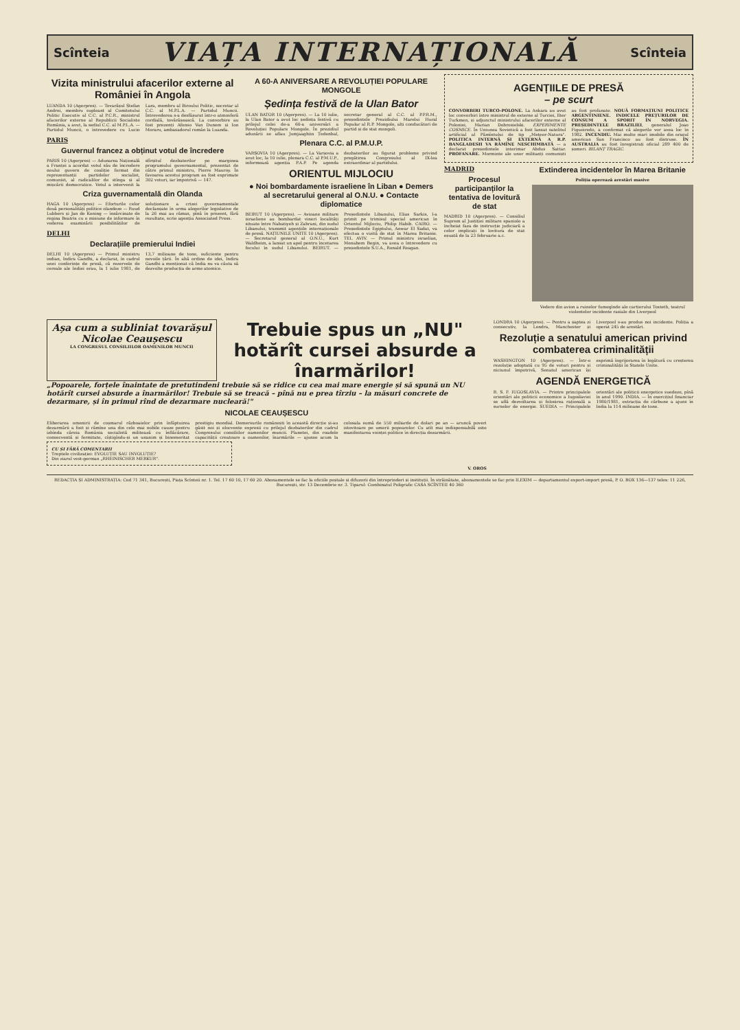Scînteia VIAȚA INTERNAȚIONALĂ Scînteia
Vizita ministrului afacerilor externe al României în Angola
LUANDA 10 (Agerpres). — Tovarășul Ștefan Andrei, membru supleant al Comitetului Politic Executiv al C.C. al P.C.R., ministrul afacerilor externe al Republicii Socialiste România, a avut, la sediul C.C. al M.P.L.A. — Partidul Muncii, o întrevedere cu Lucio Lara, membru al Biroului Politic, secretar al C.C. al M.P.L.A. — Partidul Muncii. Întrevederea s-a desfășurat într-o atmosferă cordială, tovărășească. La convorbire au fost prezenți Afonso Van Dunem și Ion Moraru, ambasadorul român la Luanda.
PARIS
Guvernul francez a obținut votul de încredere
PARIS 10 (Agerpres) — Adunarea Națională a Franței a acordat votul său de încredere noului guvern de coaliție format din reprezentanții partidelor socialist, comunist, al radicalilor de stînga și al mișcării democratice. Votul a intervenit la sfîrșitul dezbaterilor pe marginea programului guvernamental, prezentat de către primul ministru, Pierre Mauroy. În favoarea acestui program au fost exprimate 302 voturi, iar împotrivă — 147.
Criza guvernamentală din Olanda
HAGA 10 (Agerpres) — Eforturile celor două personalități politice olandeze — Ruud Lubbers și Jan de Koning — însărcinate de regina Beatrix cu o misiune de informare în vederea examinării posibilităților de soluționare a crizei guvernamentale declanșate în urma alegerilor legislative de la 26 mai au rămas, pînă în prezent, fără rezultate, scrie agenția Associated Press.
DELHI
Declarațiile premierului Indiei
DELHI 10 (Agerpres) — Primul ministru indian, Indira Gandhi, a declarat, în cadrul unei conferințe de presă, că rezervele de cereale ale Indiei erau, la 1 iulie 1981, de 13,7 milioane de tone, suficiente pentru nevoile țării. În altă ordine de idei, Indira Gandhi a menționat că India nu va căuta să dezvolte producția de arme atomice.
A 60-A ANIVERSARE A REVOLUȚIEI POPULARE MONGOLE
Ședința festivă de la Ulan Bator
ULAN BATOR 10 (Agerpres). — La 10 iulie, la Ulan Bator a avut loc ședința festivă cu prilejul celei de-a 60-a aniversări a Revoluției Populare Mongole. În prezidiul adunării se aflau Jumjaaghiin Țedenbal, secretar general al C.C. al P.P.R.M., președintele Prezidiului Marelui Hural Popular al R.P. Mongole, alți conducători de partid și de stat mongoli.
Plenara C.C. al P.M.U.P.
VARȘOVIA 10 (Agerpres). — La Varșovia a avut loc, la 10 iulie, plenara C.C. al P.M.U.P., informează agenția P.A.P. Pe agenda dezbaterilor au figurat probleme privind pregătirea Congresului al IX-lea extraordinar al partidului.
ORIENTUL MIJLOCIU
● Noi bombardamente israeliene în Liban ● Demers al secretarului general al O.N.U. ● Contacte diplomatice
BEIRUT 10 (Agerpres). — Avioane militare israeliene au bombardat vineri localități situate între Nabatiyeh și Zahrani, din sudul Libanului, transmit agențiile internaționale de presă. NAȚIUNILE UNITE 10 (Agerpres). — Secretarul general al O.N.U., Kurt Waldheim, a lansat un apel pentru încetarea focului în sudul Libanului. BEIRUT. — Președintele Libanului, Elias Sarkis, l-a primit pe trimisul special american în Orientul Mijlociu, Philip Habib. CAIRO. — Președintele Egiptului, Anwar El Sadat, va efectua o vizită de stat în Marea Britanie. TEL AVIV. — Primul ministru israelian, Menahem Begin, va avea o întrevedere cu președintele S.U.A., Ronald Reagan.
AGENȚIILE DE PRESĂ
– pe scurt
CONVORBIRI TURCO-POLONE. La Ankara au avut loc convorbiri între ministrul de externe al Turciei, Ilter Turkmen, și adjunctul ministrului afacerilor externe al Poloniei, Marian Dobrosielski. EXPERIMENTE COSMICE. În Uniunea Sovietică a fost lansat satelitul artificial al Pămîntului de tip „Meteor-Natura". POLITICA INTERNĂ ȘI EXTERNĂ A R.P. BANGLADESH VA RĂMÎNE NESCHIMBATĂ — a declarat președintele interimar Abdus Sattar. PROFANARE. Morminte ale unor militanți comuniști au fost profanate. NOUĂ FORMAȚIUNI POLITICE ARGENTINIENE. INDICELE PREȚURILOR DE CONSUM A SPORIT ÎN NORVEGIA. PREȘEDINTELE BRAZILIEI, generalul Joao Figueiredo, a confirmat că alegerile vor avea loc în 1982. INCENDIU. Mai multe mari imobile din orașul american San Francisco au fost distruse. ÎN AUSTRALIA au fost înregistrați oficial 289 400 de șomeri. BILANȚ TRAGIC.
MADRID
Procesul participanților la tentativa de lovitură de stat
MADRID 10 (Agerpres). — Consiliul Suprem al Justiției militare spaniole a încheiat faza de instrucție judiciară a celor implicați în lovitura de stat eșuată de la 23 februarie a.c.
Extinderea incidentelor în Marea Britanie
Poliția operează arestări masive
Vedere din avion a ruinelor fumegînde ale cartierului Toxteth, teatrul violentelor incidente rasiale din Liverpool
Așa cum a subliniat tovarășul Nicolae Ceaușescu
LA CONGRESUL CONSILIILOR OAMENILOR MUNCII
Trebuie spus un „NU" hotărît cursei absurde a înarmărilor!
„Popoarele, forțele înaintate de pretutindeni trebuie să se ridice cu cea mai mare energie și să spună un NU hotărît cursei absurde a înarmărilor! Trebuie să se treacă – pînă nu e prea tîrziu – la măsuri concrete de dezarmare, și în primul rînd de dezarmare nucleară!"
NICOLAE CEAUȘESCU
Eliberarea omenirii de coșmarul războaielor prin înfăptuirea dezarmării a fost și rămîne una din cele mai nobile cauze pentru izbînda căreia România socialistă militează cu înflăcărare, consecventă și fermitate, cîștigîndu-și un unanim și binemeritat prestigiu mondial. Demersurile românești în această direcție și-au găsit noi și elocvente expresii cu prilejul dezbaterilor din cadrul Congresului consiliilor oamenilor muncii. Planetei, din roadele capacității creatoare a oamenilor, înarmările — ajunse acum la colosala sumă de 550 miliarde de dolari pe an — aruncă poveri istovitoare pe umerii popoarelor. Cu atît mai indispensabilă este manifestarea voinței politice în direcția dezarmării.
CU ȘI FĂRĂ COMENTARII
Treptele civilizației: EVOLUȚIE SAU INVOLUȚIE?
Din ziarul vest-german „RHEINISCHER MERKUR".
V. OROS
LONDRA 10 (Agerpres). — Pentru a șaptea zi consecutiv, la Londra, Manchester și Liverpool s-au produs noi incidente. Poliția a operat 245 de arestări.
Rezoluție a senatului american privind combaterea criminalității
WASHINGTON 10 (Agerpres). — Într-o rezoluție adoptată cu 95 de voturi pentru și niciunul împotrivă, Senatul american își exprimă îngrijorarea în legătură cu creșterea criminalității în Statele Unite.
AGENDĂ ENERGETICĂ
R. S. F. IUGOSLAVIA. — Printre principalele orientări ale politicii economice a Iugoslaviei se află dezvoltarea și folosirea rațională a surselor de energie. SUEDIA — Principalele orientări ale politicii energetice suedeze, pînă în anul 1990. INDIA. — În exercițiul financiar 1980/1981, extracția de cărbune a ajuns în India la 114 milioane de tone.
REDACȚIA ȘI ADMINISTRAȚIA: Cod 71 341, București, Piața Scînteii nr. 1. Tel. 17 60 10, 17 60 20. Abonamentele se fac la oficiile poștale și difuzorii din întreprinderi și instituții. În străinătate, abonamentele se fac prin ILEXIM — departamentul export-import presă, P. O. BOX 136—137 telex: 11 226, București, str. 13 Decembrie nr. 3. Tiparul: Combinatul Poligrafic CASA SCÎNTEII 40 360